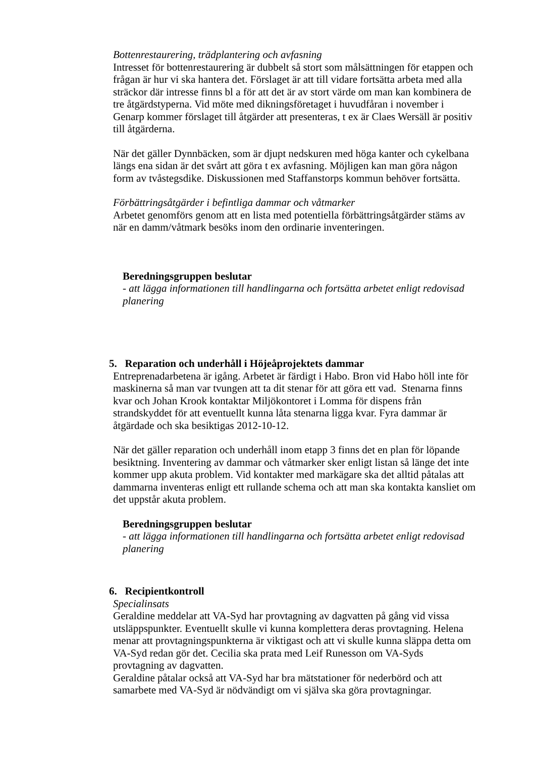Bottenrestaurering, trädplantering och avfasning
Intresset för bottenrestaurering är dubbelt så stort som målsättningen för etappen och frågan är hur vi ska hantera det. Förslaget är att till vidare fortsätta arbeta med alla sträckor där intresse finns bl a för att det är av stort värde om man kan kombinera de tre åtgärdstyperna. Vid möte med dikningsföretaget i huvudfåran i november i Genarp kommer förslaget till åtgärder att presenteras, t ex är Claes Wersäll är positiv till åtgärderna.
När det gäller Dynnbäcken, som är djupt nedskuren med höga kanter och cykelbana längs ena sidan är det svårt att göra t ex avfasning. Möjligen kan man göra någon form av tvåstegsdike. Diskussionen med Staffanstorps kommun behöver fortsätta.
Förbättringsåtgärder i befintliga dammar och våtmarker
Arbetet genomförs genom att en lista med potentiella förbättringsåtgärder stäms av när en damm/våtmark besöks inom den ordinarie inventeringen.
Beredningsgruppen beslutar
- att lägga informationen till handlingarna och fortsätta arbetet enligt redovisad planering
5. Reparation och underhåll i Höjeåprojektets dammar
Entreprenadarbetena är igång. Arbetet är färdigt i Habo. Bron vid Habo höll inte för maskinerna så man var tvungen att ta dit stenar för att göra ett vad. Stenarna finns kvar och Johan Krook kontaktar Miljökontoret i Lomma för dispens från strandskyddet för att eventuellt kunna låta stenarna ligga kvar. Fyra dammar är åtgärdade och ska besiktigas 2012-10-12.
När det gäller reparation och underhåll inom etapp 3 finns det en plan för löpande besiktning. Inventering av dammar och våtmarker sker enligt listan så länge det inte kommer upp akuta problem. Vid kontakter med markägare ska det alltid påtalas att dammarna inventeras enligt ett rullande schema och att man ska kontakta kansliet om det uppstår akuta problem.
Beredningsgruppen beslutar
- att lägga informationen till handlingarna och fortsätta arbetet enligt redovisad planering
6. Recipientkontroll
Specialinsats
Geraldine meddelar att VA-Syd har provtagning av dagvatten på gång vid vissa utsläppspunkter. Eventuellt skulle vi kunna komplettera deras provtagning. Helena menar att provtagningspunkterna är viktigast och att vi skulle kunna släppa detta om VA-Syd redan gör det. Cecilia ska prata med Leif Runesson om VA-Syds provtagning av dagvatten.
Geraldine påtalar också att VA-Syd har bra mätstationer för nederbörd och att samarbete med VA-Syd är nödvändigt om vi själva ska göra provtagningar.